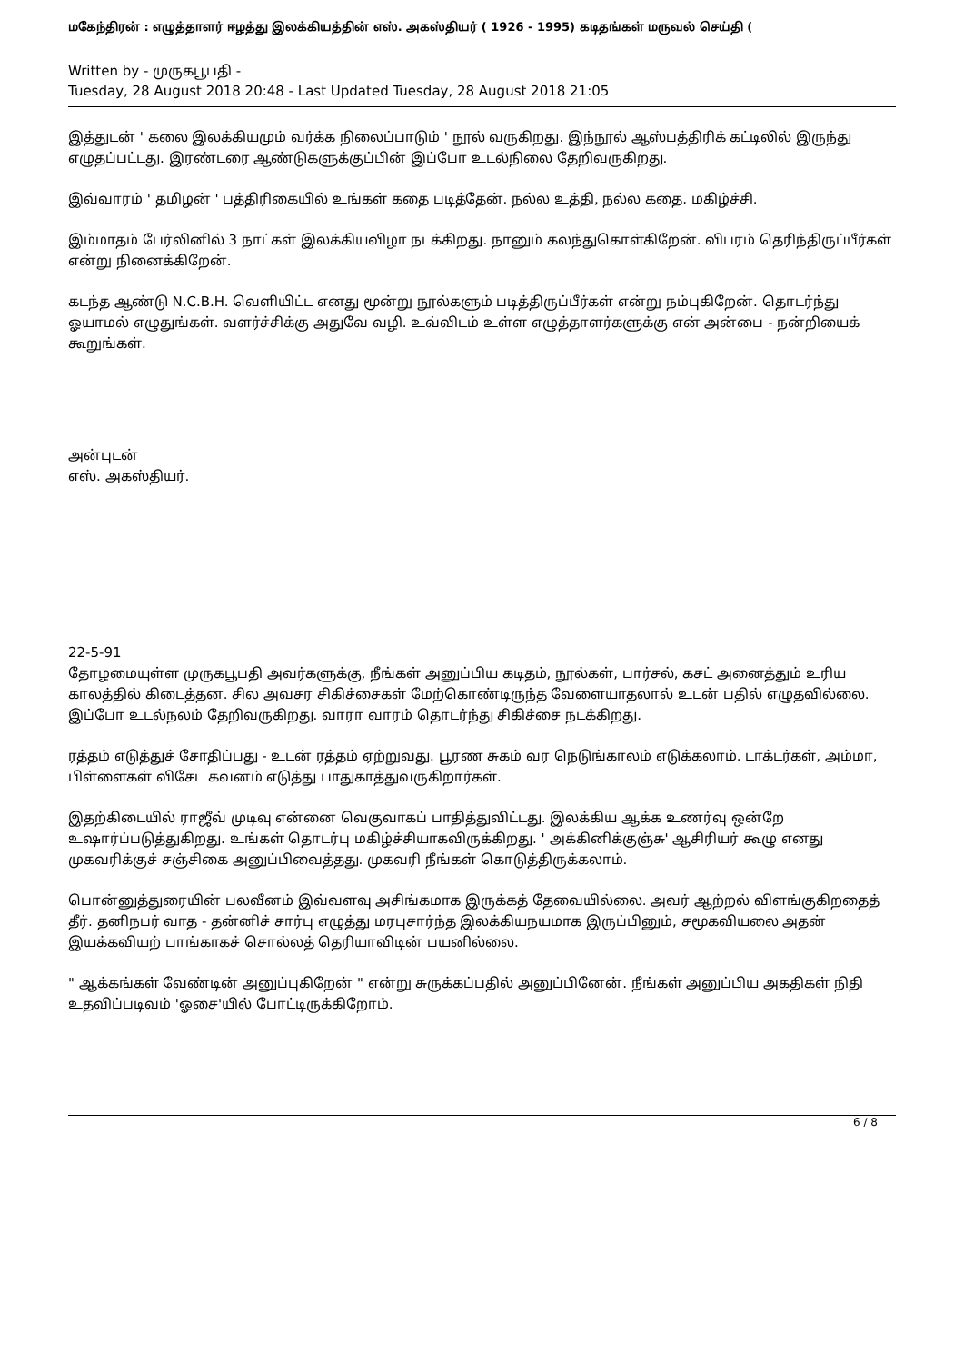மகேந்திரன் : எழுத்தாளர் ஈழத்து இலக்கியத்தின் எஸ். அகஸ்தியர் ( 1926 - 1995) கடிதங்கள் மருவல் செய்தி (
Written by - முருகபூபதி -
Tuesday, 28 August 2018 20:48 - Last Updated Tuesday, 28 August 2018 21:05
இத்துடன் ' கலை இலக்கியமும் வர்க்க நிலைப்பாடும் ' நூல் வருகிறது. இந்நூல் ஆஸ்பத்திரிக் கட்டிலில் இருந்து எழுதப்பட்டது. இரண்டரை ஆண்டுகளுக்குப்பின் இப்போ உடல்நிலை தேறிவருகிறது.
இவ்வாரம் ' தமிழன் ' பத்திரிகையில் உங்கள் கதை படித்தேன். நல்ல உத்தி, நல்ல கதை. மகிழ்ச்சி.
இம்மாதம் பேர்லினில் 3 நாட்கள் இலக்கியவிழா நடக்கிறது. நானும் கலந்துகொள்கிறேன். விபரம் தெரிந்திருப்பீர்கள் என்று நினைக்கிறேன்.
கடந்த ஆண்டு N.C.B.H. வெளியிட்ட எனது மூன்று நூல்களும் படித்திருப்பீர்கள் என்று நம்புகிறேன். தொடர்ந்து ஓயாமல் எழுதுங்கள். வளர்ச்சிக்கு அதுவே வழி. உவ்விடம் உள்ள எழுத்தாளர்களுக்கு என் அன்பை - நன்றியைக் கூறுங்கள்.
அன்புடன்
எஸ். அகஸ்தியர்.
22-5-91
தோழமையுள்ள முருகபூபதி அவர்களுக்கு, நீங்கள் அனுப்பிய கடிதம், நூல்கள், பார்சல், கசட் அனைத்தும் உரிய காலத்தில் கிடைத்தன. சில அவசர சிகிச்சைகள் மேற்கொண்டிருந்த வேளையாதலால் உடன் பதில் எழுதவில்லை. இப்போ உடல்நலம் தேறிவருகிறது. வாரா வாரம் தொடர்ந்து சிகிச்சை நடக்கிறது.
ரத்தம் எடுத்துச் சோதிப்பது - உடன் ரத்தம் ஏற்றுவது. பூரண சுகம் வர நெடுங்காலம் எடுக்கலாம். டாக்டர்கள், அம்மா, பிள்ளைகள் விசேட கவனம் எடுத்து பாதுகாத்துவருகிறார்கள்.
இதற்கிடையில் ராஜீவ் முடிவு என்னை வெகுவாகப் பாதித்துவிட்டது. இலக்கிய ஆக்க உணர்வு ஒன்றே உஷார்ப்படுத்துகிறது. உங்கள் தொடர்பு மகிழ்ச்சியாகவிருக்கிறது. ' அக்கினிக்குஞ்சு' ஆசிரியர் கூழு எனது முகவரிக்குச் சஞ்சிகை அனுப்பிவைத்தது. முகவரி நீங்கள் கொடுத்திருக்கலாம்.
பொன்னுத்துரையின் பலவீனம் இவ்வளவு அசிங்கமாக இருக்கத் தேவையில்லை. அவர் ஆற்றல் விளங்குகிறதைத் தீர். தனிநபர் வாத - தன்னிச் சார்பு எழுத்து மரபுசார்ந்த இலக்கியநயமாக இருப்பினும், சமூகவியலை அதன் இயக்கவியற் பாங்காகச் சொல்லத் தெரியாவிடின் பயனில்லை.
" ஆக்கங்கள் வேண்டின் அனுப்புகிறேன் " என்று சுருக்கப்பதில் அனுப்பினேன். நீங்கள் அனுப்பிய அகதிகள் நிதி உதவிப்படிவம் 'ஓசை'யில் போட்டிருக்கிறோம்.
6 / 8